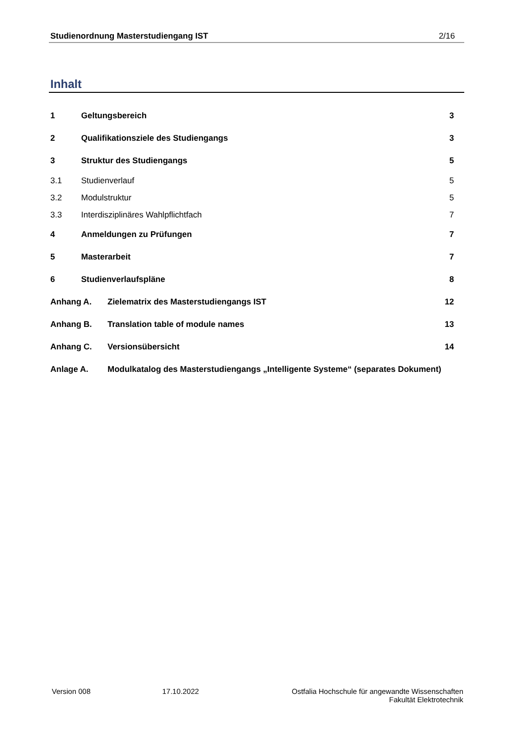Studienordnung Masterstudiengang IST 2/16
Inhalt
1 Geltungsbereich 3
2 Qualifikationsziele des Studiengangs 3
3 Struktur des Studiengangs 5
3.1 Studienverlauf 5
3.2 Modulstruktur 5
3.3 Interdisziplinäres Wahlpflichtfach 7
4 Anmeldungen zu Prüfungen 7
5 Masterarbeit 7
6 Studienverlaufspläne 8
Anhang A. Zielematrix des Masterstudiengangs IST 12
Anhang B. Translation table of module names 13
Anhang C. Versionsübersicht 14
Anlage A. Modulkatalog des Masterstudiengangs „Intelligente Systeme“ (separates Dokument)
Version 008 17.10.2022 Ostfalia Hochschule für angewandte Wissenschaften
Fakultät Elektrotechnik